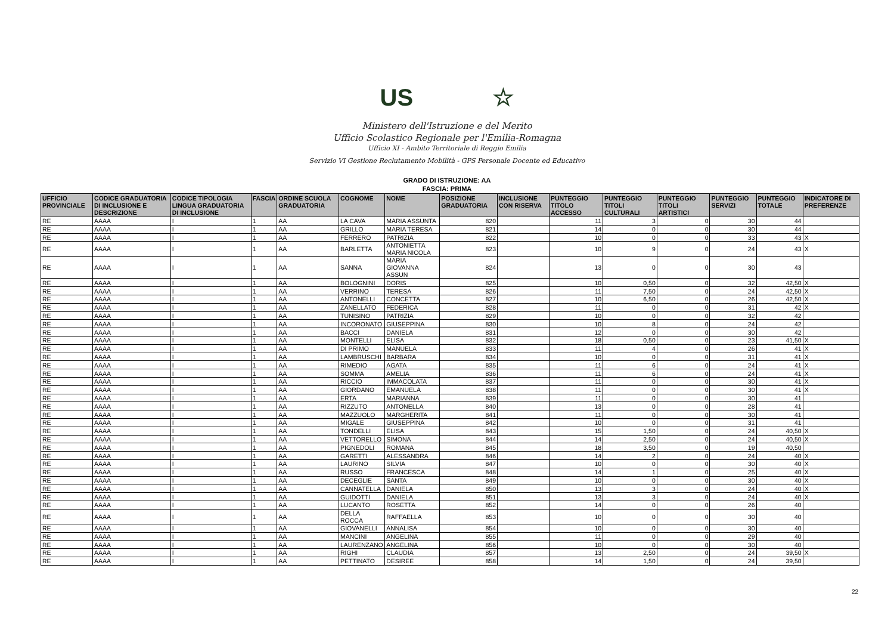US ☆
Ministero dell'Istruzione e del Merito
Ufficio Scolastico Regionale per l'Emilia-Romagna
Ufficio XI - Ambito Territoriale di Reggio Emilia
Servizio VI Gestione Reclutamento Mobilità - GPS Personale Docente ed Educativo
GRADO DI ISTRUZIONE: AA
FASCIA: PRIMA
| UFFICIO PROVINCIALE | CODICE GRADUATORIA DI INCLUSIONE E DESCRIZIONE | CODICE TIPOLOGIA LINGUA GRADUATORIA DI INCLUSIONE | FASCIA | ORDINE SCUOLA GRADUATORIA | COGNOME | NOME | POSIZIONE GRADUATORIA | INCLUSIONE CON RISERVA | PUNTEGGIO TITOLO ACCESSO | PUNTEGGIO TITOLI CULTURALI | PUNTEGGIO TITOLI ARTISTICI | PUNTEGGIO SERVIZI | PUNTEGGIO TOTALE | INDICATORE DI PREFERENZE |
| --- | --- | --- | --- | --- | --- | --- | --- | --- | --- | --- | --- | --- | --- | --- |
| RE | AAAA | I | 1 | AA | LA CAVA | MARIA ASSUNTA | 820 | | 11 | 3 | 0 | 30 | 44 | |
| RE | AAAA | I | 1 | AA | GRILLO | MARIA TERESA | 821 | | 14 | 0 | 0 | 30 | 44 | |
| RE | AAAA | I | 1 | AA | FERRERO | PATRIZIA | 822 | | 10 | 0 | 0 | 33 | 43 | X |
| RE | AAAA | I | 1 | AA | BARLETTA | ANTONIETTA MARIA NICOLA | 823 | | 10 | 9 | 0 | 24 | 43 | X |
| RE | AAAA | I | 1 | AA | SANNA | MARIA GIOVANNA ASSUN | 824 | | 13 | 0 | 0 | 30 | 43 | |
| RE | AAAA | I | 1 | AA | BOLOGNINI | DORIS | 825 | | 10 | 0,50 | 0 | 32 | 42,50 | X |
| RE | AAAA | I | 1 | AA | VERRINO | TERESA | 826 | | 11 | 7,50 | 0 | 24 | 42,50 | X |
| RE | AAAA | I | 1 | AA | ANTONELLI | CONCETTA | 827 | | 10 | 6,50 | 0 | 26 | 42,50 | X |
| RE | AAAA | I | 1 | AA | ZANELLATO | FEDERICA | 828 | | 11 | 0 | 0 | 31 | 42 | X |
| RE | AAAA | I | 1 | AA | TUNISINO | PATRIZIA | 829 | | 10 | 0 | 0 | 32 | 42 | |
| RE | AAAA | I | 1 | AA | INCORONATO | GIUSEPPINA | 830 | | 10 | 8 | 0 | 24 | 42 | |
| RE | AAAA | I | 1 | AA | BACCI | DANIELA | 831 | | 12 | 0 | 0 | 30 | 42 | |
| RE | AAAA | I | 1 | AA | MONTELLI | ELISA | 832 | | 18 | 0,50 | 0 | 23 | 41,50 | X |
| RE | AAAA | I | 1 | AA | DI PRIMO | MANUELA | 833 | | 11 | 4 | 0 | 26 | 41 | X |
| RE | AAAA | I | 1 | AA | LAMBRUSCHI | BARBARA | 834 | | 10 | 0 | 0 | 31 | 41 | X |
| RE | AAAA | I | 1 | AA | RIMEDIO | AGATA | 835 | | 11 | 6 | 0 | 24 | 41 | X |
| RE | AAAA | I | 1 | AA | SOMMA | AMELIA | 836 | | 11 | 6 | 0 | 24 | 41 | X |
| RE | AAAA | I | 1 | AA | RICCIO | IMMACOLATA | 837 | | 11 | 0 | 0 | 30 | 41 | X |
| RE | AAAA | I | 1 | AA | GIORDANO | EMANUELA | 838 | | 11 | 0 | 0 | 30 | 41 | X |
| RE | AAAA | I | 1 | AA | ERTA | MARIANNA | 839 | | 11 | 0 | 0 | 30 | 41 | |
| RE | AAAA | I | 1 | AA | RIZZUTO | ANTONELLA | 840 | | 13 | 0 | 0 | 28 | 41 | |
| RE | AAAA | I | 1 | AA | MAZZUOLO | MARGHERITA | 841 | | 11 | 0 | 0 | 30 | 41 | |
| RE | AAAA | I | 1 | AA | MIGALE | GIUSEPPINA | 842 | | 10 | 0 | 0 | 31 | 41 | |
| RE | AAAA | I | 1 | AA | TONDELLI | ELISA | 843 | | 15 | 1,50 | 0 | 24 | 40,50 | X |
| RE | AAAA | I | 1 | AA | VETTORELLO | SIMONA | 844 | | 14 | 2,50 | 0 | 24 | 40,50 | X |
| RE | AAAA | I | 1 | AA | PIGNEDOLI | ROMANA | 845 | | 18 | 3,50 | 0 | 19 | 40,50 | |
| RE | AAAA | I | 1 | AA | GARETTI | ALESSANDRA | 846 | | 14 | 2 | 0 | 24 | 40 | X |
| RE | AAAA | I | 1 | AA | LAURINO | SILVIA | 847 | | 10 | 0 | 0 | 30 | 40 | X |
| RE | AAAA | I | 1 | AA | RUSSO | FRANCESCA | 848 | | 14 | 1 | 0 | 25 | 40 | X |
| RE | AAAA | I | 1 | AA | DECEGLIE | SANTA | 849 | | 10 | 0 | 0 | 30 | 40 | X |
| RE | AAAA | I | 1 | AA | CANNATELLA | DANIELA | 850 | | 13 | 3 | 0 | 24 | 40 | X |
| RE | AAAA | I | 1 | AA | GUIDOTTI | DANIELA | 851 | | 13 | 3 | 0 | 24 | 40 | X |
| RE | AAAA | I | 1 | AA | LUCANTO | ROSETTA | 852 | | 14 | 0 | 0 | 26 | 40 | |
| RE | AAAA | I | 1 | AA | DELLA ROCCA | RAFFAELLA | 853 | | 10 | 0 | 0 | 30 | 40 | |
| RE | AAAA | I | 1 | AA | GIOVANELLI | ANNALISA | 854 | | 10 | 0 | 0 | 30 | 40 | |
| RE | AAAA | I | 1 | AA | MANCINI | ANGELINA | 855 | | 11 | 0 | 0 | 29 | 40 | |
| RE | AAAA | I | 1 | AA | LAURENZANO | ANGELINA | 856 | | 10 | 0 | 0 | 30 | 40 | |
| RE | AAAA | I | 1 | AA | RIGHI | CLAUDIA | 857 | | 13 | 2,50 | 0 | 24 | 39,50 | X |
| RE | AAAA | I | 1 | AA | PETTINATO | DESIREE | 858 | | 14 | 1,50 | 0 | 24 | 39,50 | |
22